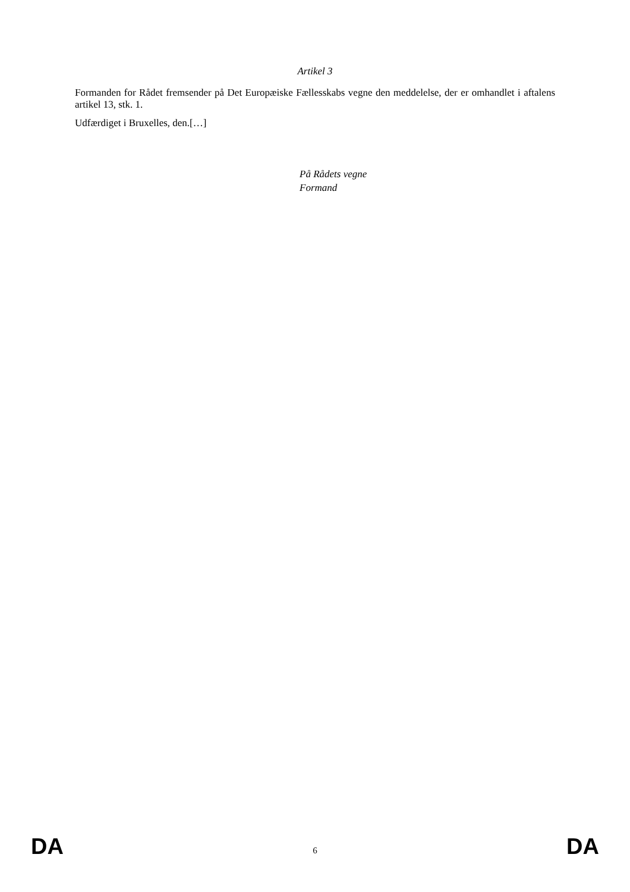Artikel 3
Formanden for Rådet fremsender på Det Europæiske Fællesskabs vegne den meddelelse, der er omhandlet i aftalens artikel 13, stk. 1.
Udfærdiget i Bruxelles, den.[…]
På Rådets vegne
Formand
DA 6 DA